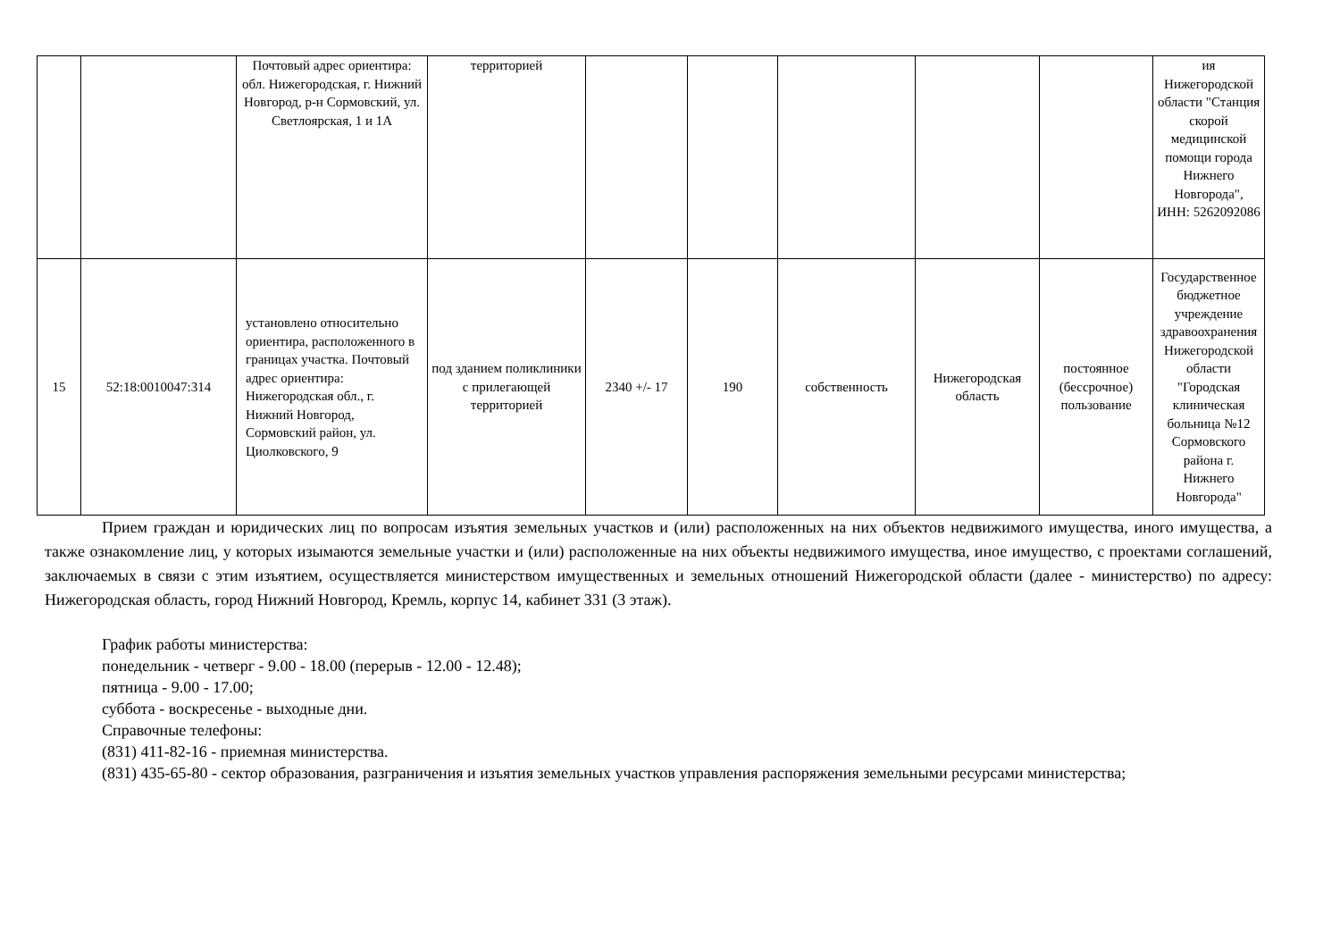| | | Почтовый адрес ориентира: обл. Нижегородская, г. Нижний Новгород, р-н Сормовский, ул. Светлоярская, 1 и 1А | территорией | | | | | | ия Нижегородской области "Станция скорой медицинской помощи города Нижнего Новгорода", ИНН: 5262092086 |
| 15 | 52:18:0010047:314 | установлено относительно ориентира, расположенного в границах участка. Почтовый адрес ориентира: Нижегородская обл., г. Нижний Новгород, Сормовский район, ул. Циолковского, 9 | под зданием поликлиники с прилегающей территорией | 2340 +/- 17 | 190 | собственность | Нижегородская область | постоянное (бессрочное) пользование | Государственное бюджетное учреждение здравоохранения Нижегородской области "Городская клиническая больница №12 Сормовского района г. Нижнего Новгорода" |
Прием граждан и юридических лиц по вопросам изъятия земельных участков и (или) расположенных на них объектов недвижимого имущества, иного имущества, а также ознакомление лиц, у которых изымаются земельные участки и (или) расположенные на них объекты недвижимого имущества, иное имущество, с проектами соглашений, заключаемых в связи с этим изъятием, осуществляется министерством имущественных и земельных отношений Нижегородской области (далее - министерство) по адресу: Нижегородская область, город Нижний Новгород, Кремль, корпус 14, кабинет 331 (3 этаж).
График работы министерства:
понедельник - четверг - 9.00 - 18.00 (перерыв - 12.00 - 12.48);
пятница - 9.00 - 17.00;
суббота - воскресенье - выходные дни.
Справочные телефоны:
(831) 411-82-16 - приемная министерства.
(831) 435-65-80 - сектор образования, разграничения и изъятия земельных участков управления распоряжения земельными ресурсами министерства;